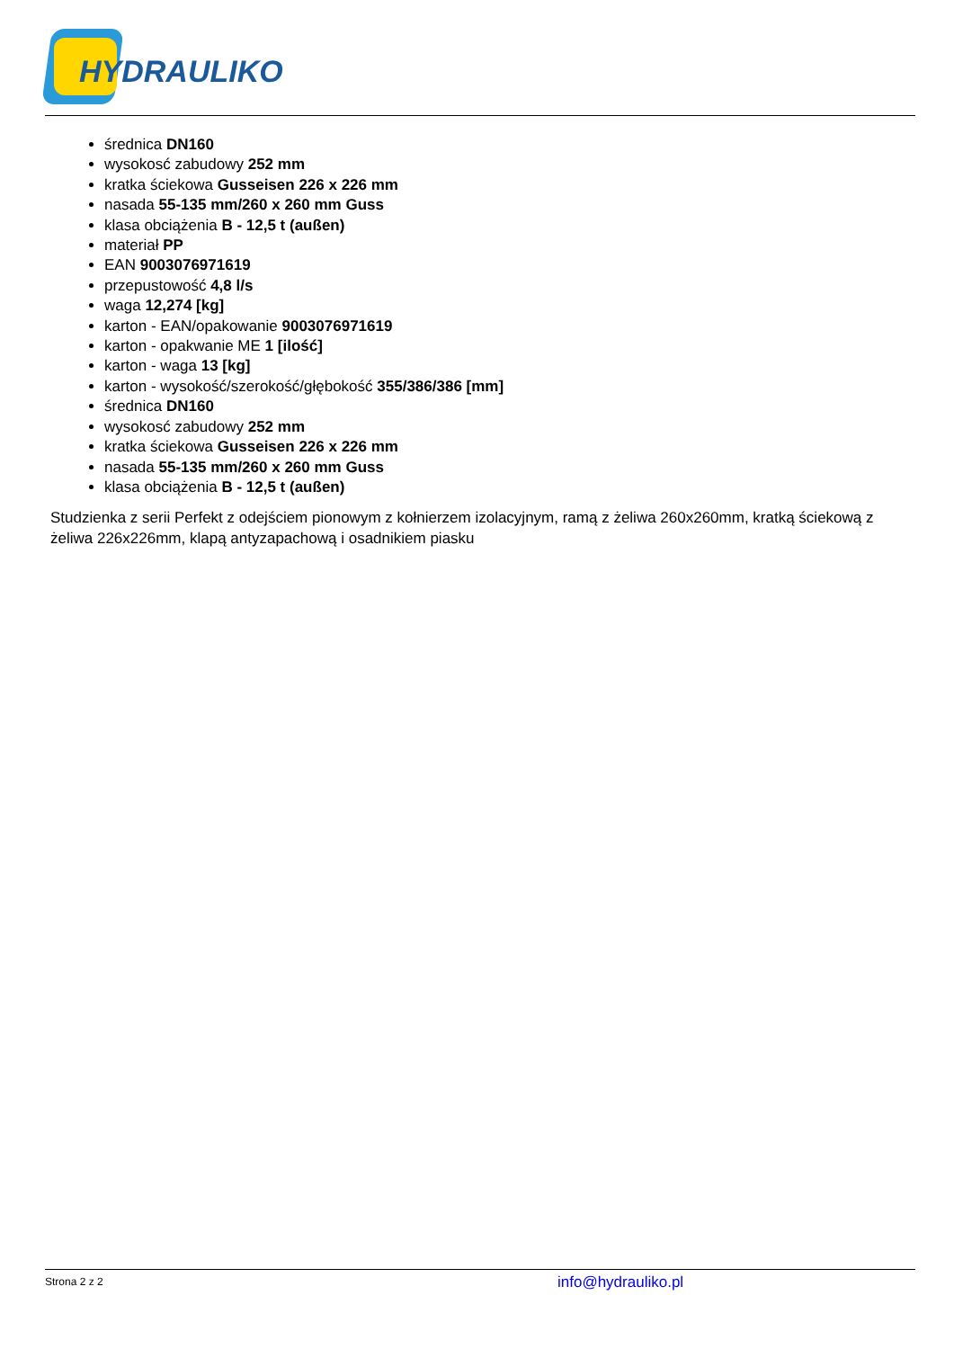HYDRAULIKO
średnica DN160
wysokosć zabudowy 252 mm
kratka ściekowa Gusseisen 226 x 226 mm
nasada 55-135 mm/260 x 260 mm Guss
klasa obciążenia B - 12,5 t (außen)
materiał PP
EAN 9003076971619
przepustowość 4,8 l/s
waga 12,274 [kg]
karton - EAN/opakowanie 9003076971619
karton - opakwanie ME 1 [ilość]
karton - waga 13 [kg]
karton - wysokość/szerokość/głębokość 355/386/386 [mm]
średnica DN160
wysokosć zabudowy 252 mm
kratka ściekowa Gusseisen 226 x 226 mm
nasada 55-135 mm/260 x 260 mm Guss
klasa obciążenia B - 12,5 t (außen)
Studzienka z serii Perfekt z odejściem pionowym z kołnierzem izolacyjnym, ramą z żeliwa 260x260mm, kratką ściekową z żeliwa 226x226mm, klapą antyzapachową i osadnikiem piasku
Strona 2 z 2 info@hydrauliko.pl